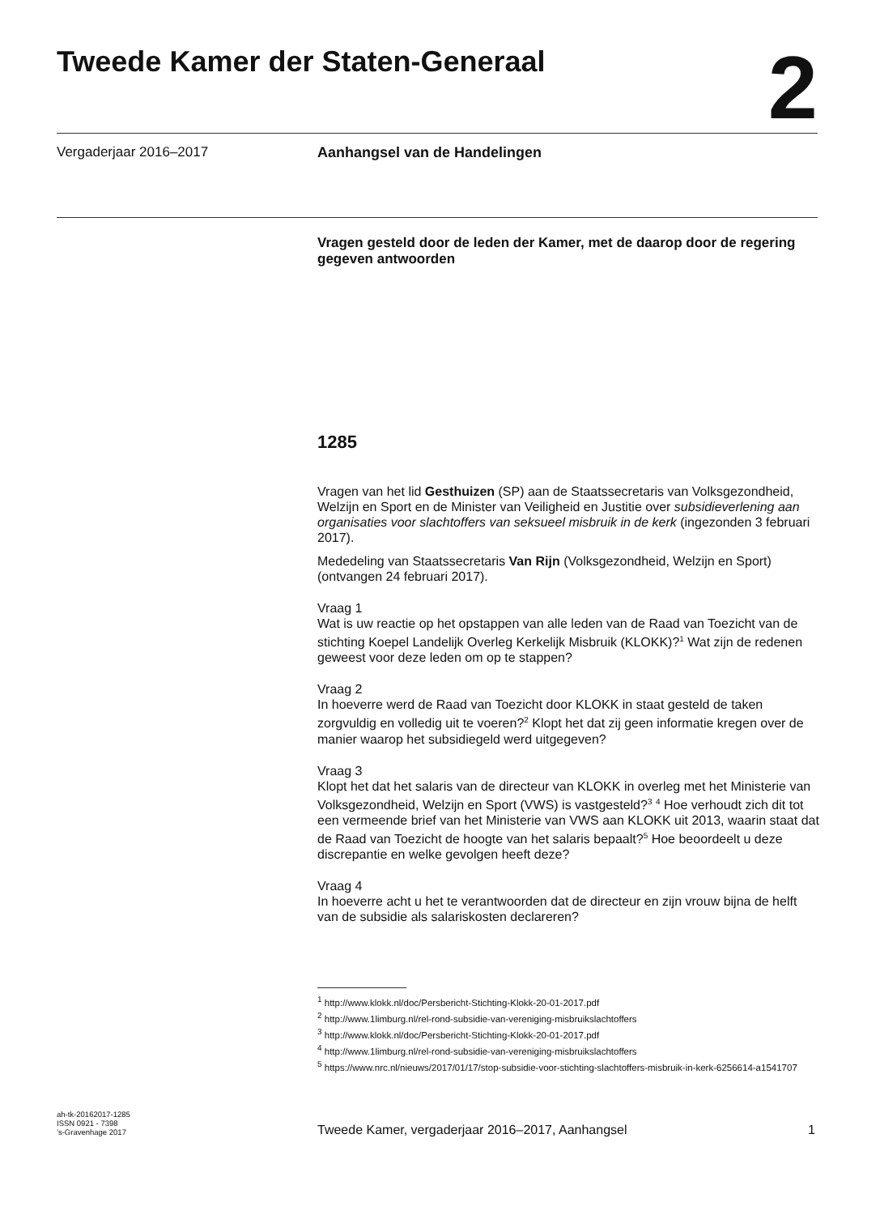Tweede Kamer der Staten-Generaal
2
Vergaderjaar 2016–2017 Aanhangsel van de Handelingen
Vragen gesteld door de leden der Kamer, met de daarop door de regering gegeven antwoorden
1285
Vragen van het lid Gesthuizen (SP) aan de Staatssecretaris van Volksgezondheid, Welzijn en Sport en de Minister van Veiligheid en Justitie over subsidieverlening aan organisaties voor slachtoffers van seksueel misbruik in de kerk (ingezonden 3 februari 2017).
Mededeling van Staatssecretaris Van Rijn (Volksgezondheid, Welzijn en Sport) (ontvangen 24 februari 2017).
Vraag 1
Wat is uw reactie op het opstappen van alle leden van de Raad van Toezicht van de stichting Koepel Landelijk Overleg Kerkelijk Misbruik (KLOKK)?<sup>1</sup> Wat zijn de redenen geweest voor deze leden om op te stappen?
Vraag 2
In hoeverre werd de Raad van Toezicht door KLOKK in staat gesteld de taken zorgvuldig en volledig uit te voeren?<sup>2</sup> Klopt het dat zij geen informatie kregen over de manier waarop het subsidiegeld werd uitgegeven?
Vraag 3
Klopt het dat het salaris van de directeur van KLOKK in overleg met het Ministerie van Volksgezondheid, Welzijn en Sport (VWS) is vastgesteld?<sup>3</sup> <sup>4</sup> Hoe verhoudt zich dit tot een vermeende brief van het Ministerie van VWS aan KLOKK uit 2013, waarin staat dat de Raad van Toezicht de hoogte van het salaris bepaalt?<sup>5</sup> Hoe beoordeelt u deze discrepantie en welke gevolgen heeft deze?
Vraag 4
In hoeverre acht u het te verantwoorden dat de directeur en zijn vrouw bijna de helft van de subsidie als salariskosten declareren?
<sup>1</sup> http://www.klokk.nl/doc/Persbericht-Stichting-Klokk-20-01-2017.pdf
<sup>2</sup> http://www.1limburg.nl/rel-rond-subsidie-van-vereniging-misbruikslachtoffers
<sup>3</sup> http://www.klokk.nl/doc/Persbericht-Stichting-Klokk-20-01-2017.pdf
<sup>4</sup> http://www.1limburg.nl/rel-rond-subsidie-van-vereniging-misbruikslachtoffers
<sup>5</sup> https://www.nrc.nl/nieuws/2017/01/17/stop-subsidie-voor-stichting-slachtoffers-misbruik-in-kerk-6256614-a1541707
ah-tk-20162017-1285
ISSN 0921 - 7398
’s-Gravenhage 2017
Tweede Kamer, vergaderjaar 2016–2017, Aanhangsel 1